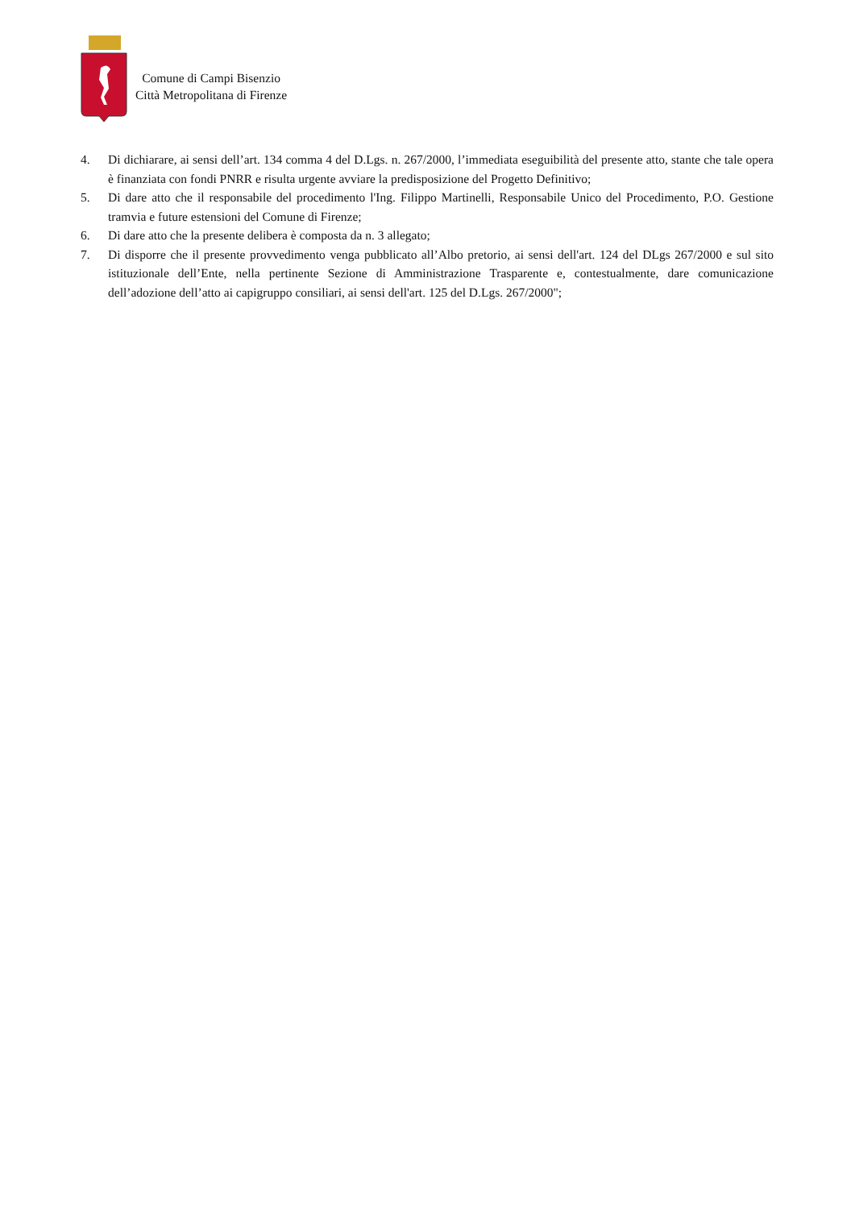Comune di Campi Bisenzio
Città Metropolitana di Firenze
4. Di dichiarare, ai sensi dell’art. 134 comma 4 del D.Lgs. n. 267/2000, l’immediata eseguibilità del presente atto, stante che tale opera è finanziata con fondi PNRR e risulta urgente avviare la predisposizione del Progetto Definitivo;
5. Di dare atto che il responsabile del procedimento l'Ing. Filippo Martinelli, Responsabile Unico del Procedimento, P.O. Gestione tramvia e future estensioni del Comune di Firenze;
6. Di dare atto che la presente delibera è composta da n. 3 allegato;
7. Di disporre che il presente provvedimento venga pubblicato all’Albo pretorio, ai sensi dell'art. 124 del DLgs 267/2000 e sul sito istituzionale dell’Ente, nella pertinente Sezione di Amministrazione Trasparente e, contestualmente, dare comunicazione dell’adozione dell’atto ai capigruppo consiliari, ai sensi dell'art. 125 del D.Lgs. 267/2000";